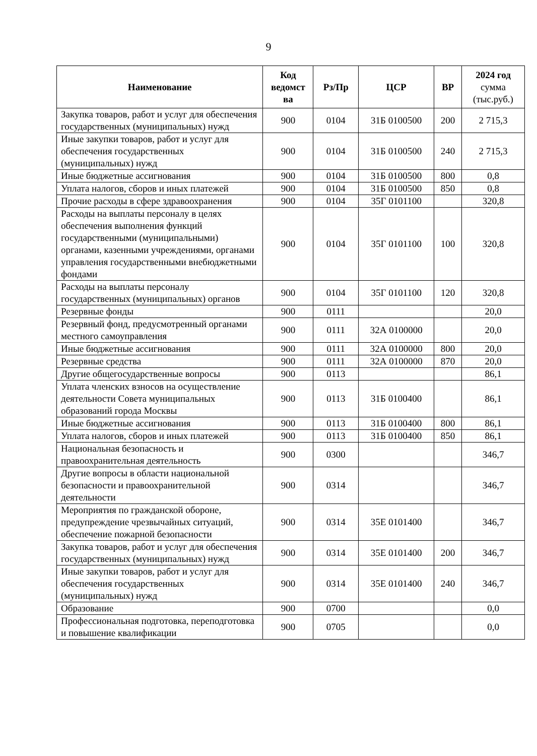9
| Наименование | Код ведомст ва | Рз/Пр | ЦСР | ВР | 2024 год сумма (тыс.руб.) |
| --- | --- | --- | --- | --- | --- |
| Закупка товаров, работ и услуг для обеспечения государственных (муниципальных) нужд | 900 | 0104 | 31Б 0100500 | 200 | 2 715,3 |
| Иные закупки товаров, работ и услуг для обеспечения государственных (муниципальных) нужд | 900 | 0104 | 31Б 0100500 | 240 | 2 715,3 |
| Иные бюджетные ассигнования | 900 | 0104 | 31Б 0100500 | 800 | 0,8 |
| Уплата налогов, сборов и иных платежей | 900 | 0104 | 31Б 0100500 | 850 | 0,8 |
| Прочие расходы в сфере здравоохранения | 900 | 0104 | 35Г 0101100 | | 320,8 |
| Расходы на выплаты персоналу в целях обеспечения выполнения функций государственными (муниципальными) органами, казенными учреждениями, органами управления государственными внебюджетными фондами | 900 | 0104 | 35Г 0101100 | 100 | 320,8 |
| Расходы на выплаты персоналу государственных (муниципальных) органов | 900 | 0104 | 35Г 0101100 | 120 | 320,8 |
| Резервные фонды | 900 | 0111 | | | 20,0 |
| Резервный фонд, предусмотренный органами местного самоуправления | 900 | 0111 | 32А 0100000 | | 20,0 |
| Иные бюджетные ассигнования | 900 | 0111 | 32А 0100000 | 800 | 20,0 |
| Резервные средства | 900 | 0111 | 32А 0100000 | 870 | 20,0 |
| Другие общегосударственные вопросы | 900 | 0113 | | | 86,1 |
| Уплата членских взносов на осуществление деятельности Совета муниципальных образований города Москвы | 900 | 0113 | 31Б 0100400 | | 86,1 |
| Иные бюджетные ассигнования | 900 | 0113 | 31Б 0100400 | 800 | 86,1 |
| Уплата налогов, сборов и иных платежей | 900 | 0113 | 31Б 0100400 | 850 | 86,1 |
| Национальная безопасность и правоохранительная деятельность | 900 | 0300 | | | 346,7 |
| Другие вопросы в области национальной безопасности и правоохранительной деятельности | 900 | 0314 | | | 346,7 |
| Мероприятия по гражданской обороне, предупреждение чрезвычайных ситуаций, обеспечение пожарной безопасности | 900 | 0314 | 35Е 0101400 | | 346,7 |
| Закупка товаров, работ и услуг для обеспечения государственных (муниципальных) нужд | 900 | 0314 | 35Е 0101400 | 200 | 346,7 |
| Иные закупки товаров, работ и услуг для обеспечения государственных (муниципальных) нужд | 900 | 0314 | 35Е 0101400 | 240 | 346,7 |
| Образование | 900 | 0700 | | | 0,0 |
| Профессиональная подготовка, переподготовка и повышение квалификации | 900 | 0705 | | | 0,0 |